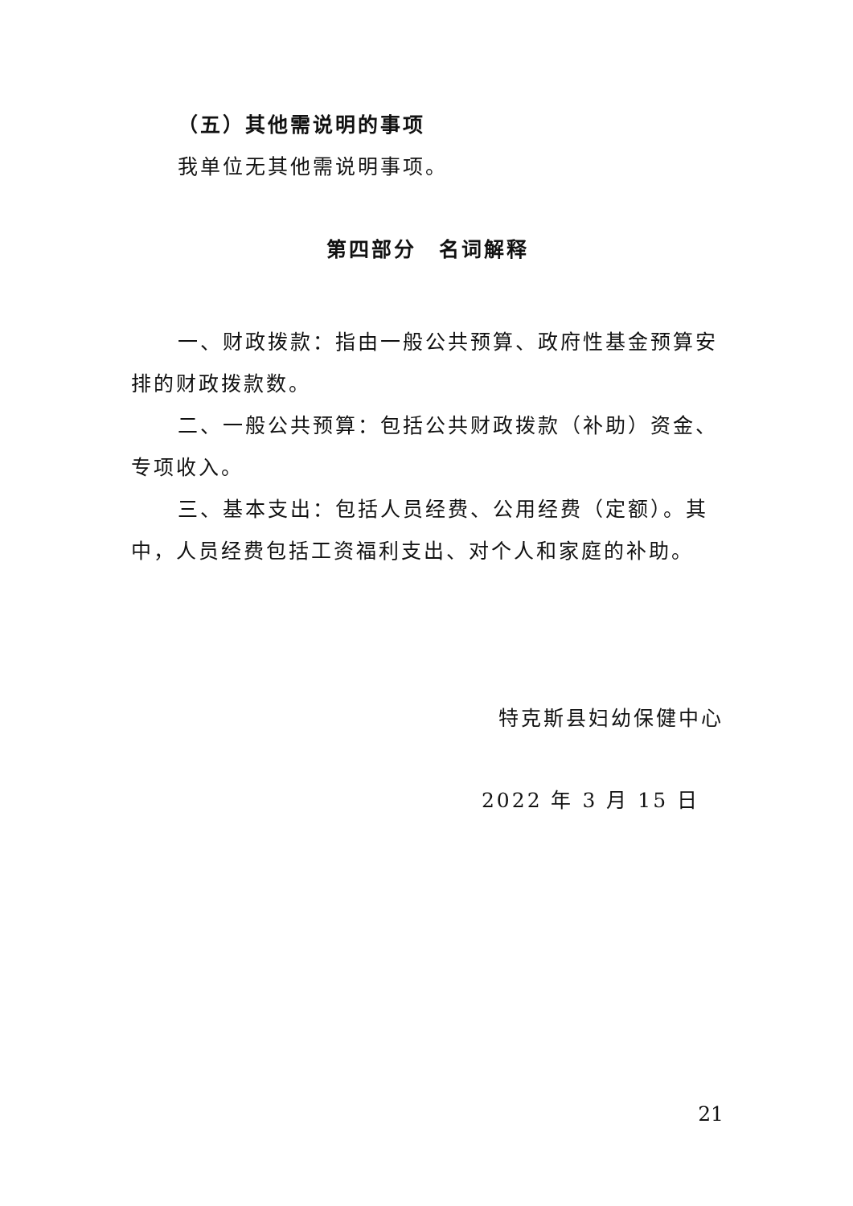（五）其他需说明的事项
我单位无其他需说明事项。
第四部分　名词解释
一、财政拨款：指由一般公共预算、政府性基金预算安排的财政拨款数。
二、一般公共预算：包括公共财政拨款（补助）资金、专项收入。
三、基本支出：包括人员经费、公用经费（定额）。其中，人员经费包括工资福利支出、对个人和家庭的补助。
特克斯县妇幼保健中心
2022 年 3 月 15 日
21